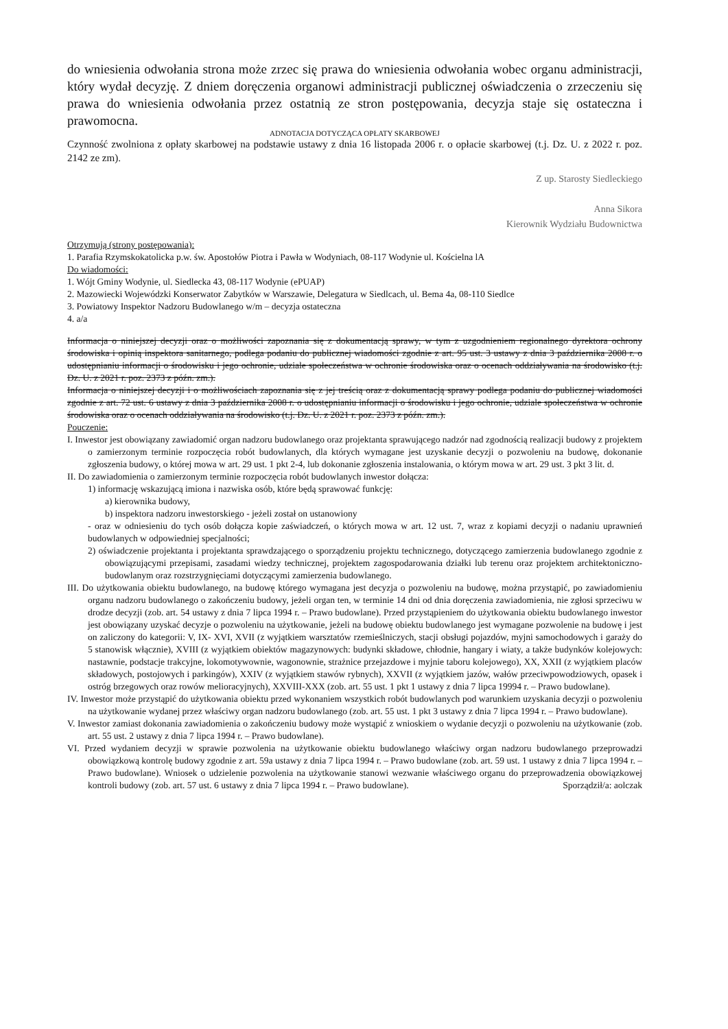do wniesienia odwołania strona może zrzec się prawa do wniesienia odwołania wobec organu administracji, który wydał decyzję. Z dniem doręczenia organowi administracji publicznej oświadczenia o zrzeczeniu się prawa do wniesienia odwołania przez ostatnią ze stron postępowania, decyzja staje się ostateczna i prawomocna.
ADNOTACJA DOTYCZĄCA OPŁATY SKARBOWEJ
Czynność zwolniona z opłaty skarbowej na podstawie ustawy z dnia 16 listopada 2006 r. o opłacie skarbowej (t.j. Dz. U. z 2022 r. poz. 2142 ze zm).
Z up. Starosty Siedleckiego
Anna Sikora
Kierownik Wydziału Budownictwa
Otrzymują (strony postępowania):
1. Parafia Rzymskokatolicka p.w. św. Apostołów Piotra i Pawła w Wodyniach, 08-117 Wodynie ul. Kościelna lA
Do wiadomości:
1. Wójt Gminy Wodynie, ul. Siedlecka 43, 08-117 Wodynie (ePUAP)
2. Mazowiecki Wojewódzki Konserwator Zabytków w Warszawie, Delegatura w Siedlcach, ul. Bema 4a, 08-110 Siedlce
3. Powiatowy Inspektor Nadzoru Budowlanego w/m – decyzja ostateczna
4. a/a
Informacja o niniejszej decyzji oraz o możliwości zapoznania się z dokumentacją sprawy, w tym z uzgodnieniem regionalnego dyrektora ochrony środowiska i opinią inspektora sanitarnego, podlega podaniu do publicznej wiadomości zgodnie z art. 95 ust. 3 ustawy z dnia 3 października 2008 r. o udostępnianiu informacji o środowisku i jego ochronie, udziale społeczeństwa w ochronie środowiska oraz o ocenach oddziaływania na środowisko (t.j. Dz. U. z 2021 r. poz. 2373 z późn. zm.).
Informacja o niniejszej decyzji i o możliwościach zapoznania się z jej treścią oraz z dokumentacją sprawy podlega podaniu do publicznej wiadomości zgodnie z art. 72 ust. 6 ustawy z dnia 3 października 2008 r. o udostępnianiu informacji o środowisku i jego ochronie, udziale społeczeństwa w ochronie środowiska oraz o ocenach oddziaływania na środowisko (t.j. Dz. U. z 2021 r. poz. 2373 z późn. zm.).
Pouczenie:
I. Inwestor jest obowiązany zawiadomić organ nadzoru budowlanego oraz projektanta sprawującego nadzór nad zgodnością realizacji budowy z projektem o zamierzonym terminie rozpoczęcia robót budowlanych, dla których wymagane jest uzyskanie decyzji o pozwoleniu na budowę, dokonanie zgłoszenia budowy, o której mowa w art. 29 ust. 1 pkt 2-4, lub dokonanie zgłoszenia instalowania, o którym mowa w art. 29 ust. 3 pkt 3 lit. d.
II. Do zawiadomienia o zamierzonym terminie rozpoczęcia robót budowlanych inwestor dołącza:
1) informację wskazującą imiona i nazwiska osób, które będą sprawować funkcję:
a) kierownika budowy,
b) inspektora nadzoru inwestorskiego - jeżeli został on ustanowiony
- oraz w odniesieniu do tych osób dołącza kopie zaświadczeń, o których mowa w art. 12 ust. 7, wraz z kopiami decyzji o nadaniu uprawnień budowlanych w odpowiedniej specjalności;
2) oświadczenie projektanta i projektanta sprawdzającego o sporządzeniu projektu technicznego, dotyczącego zamierzenia budowlanego zgodnie z obowiązującymi przepisami, zasadami wiedzy technicznej, projektem zagospodarowania działki lub terenu oraz projektem architektoniczno-budowlanym oraz rozstrzygnięciami dotyczącymi zamierzenia budowlanego.
III. Do użytkowania obiektu budowlanego, na budowę którego wymagana jest decyzja o pozwoleniu na budowę, można przystąpić, po zawiadomieniu organu nadzoru budowlanego o zakończeniu budowy, jeżeli organ ten, w terminie 14 dni od dnia doręczenia zawiadomienia, nie zgłosi sprzeciwu w drodze decyzji (zob. art. 54 ustawy z dnia 7 lipca 1994 r. – Prawo budowlane). Przed przystąpieniem do użytkowania obiektu budowlanego inwestor jest obowiązany uzyskać decyzje o pozwoleniu na użytkowanie, jeżeli na budowę obiektu budowlanego jest wymagane pozwolenie na budowę i jest on zaliczony do kategorii: V, IX- XVI, XVII (z wyjątkiem warsztatów rzemieślniczych, stacji obsługi pojazdów, myjni samochodowych i garaży do 5 stanowisk włącznie), XVIII (z wyjątkiem obiektów magazynowych: budynki składowe, chłodnie, hangary i wiaty, a także budynków kolejowych: nastawnie, podstacje trakcyjne, lokomotywownie, wagonownie, strażnice przejazdowe i myjnie taboru kolejowego), XX, XXII (z wyjątkiem placów składowych, postojowych i parkingów), XXIV (z wyjątkiem stawów rybnych), XXVII (z wyjątkiem jazów, wałów przeciwpowodziowych, opasek i ostróg brzegowych oraz rowów melioracyjnych), XXVIII-XXX (zob. art. 55 ust. 1 pkt 1 ustawy z dnia 7 lipca 19994 r. – Prawo budowlane).
IV. Inwestor może przystąpić do użytkowania obiektu przed wykonaniem wszystkich robót budowlanych pod warunkiem uzyskania decyzji o pozwoleniu na użytkowanie wydanej przez właściwy organ nadzoru budowlanego (zob. art. 55 ust. 1 pkt 3 ustawy z dnia 7 lipca 1994 r. – Prawo budowlane).
V. Inwestor zamiast dokonania zawiadomienia o zakończeniu budowy może wystąpić z wnioskiem o wydanie decyzji o pozwoleniu na użytkowanie (zob. art. 55 ust. 2 ustawy z dnia 7 lipca 1994 r. – Prawo budowlane).
VI. Przed wydaniem decyzji w sprawie pozwolenia na użytkowanie obiektu budowlanego właściwy organ nadzoru budowlanego przeprowadzi obowiązkową kontrolę budowy zgodnie z art. 59a ustawy z dnia 7 lipca 1994 r. – Prawo budowlane (zob. art. 59 ust. 1 ustawy z dnia 7 lipca 1994 r. – Prawo budowlane). Wniosek o udzielenie pozwolenia na użytkowanie stanowi wezwanie właściwego organu do przeprowadzenia obowiązkowej kontroli budowy (zob. art. 57 ust. 6 ustawy z dnia 7 lipca 1994 r. – Prawo budowlane). Sporządził/a: aolczak